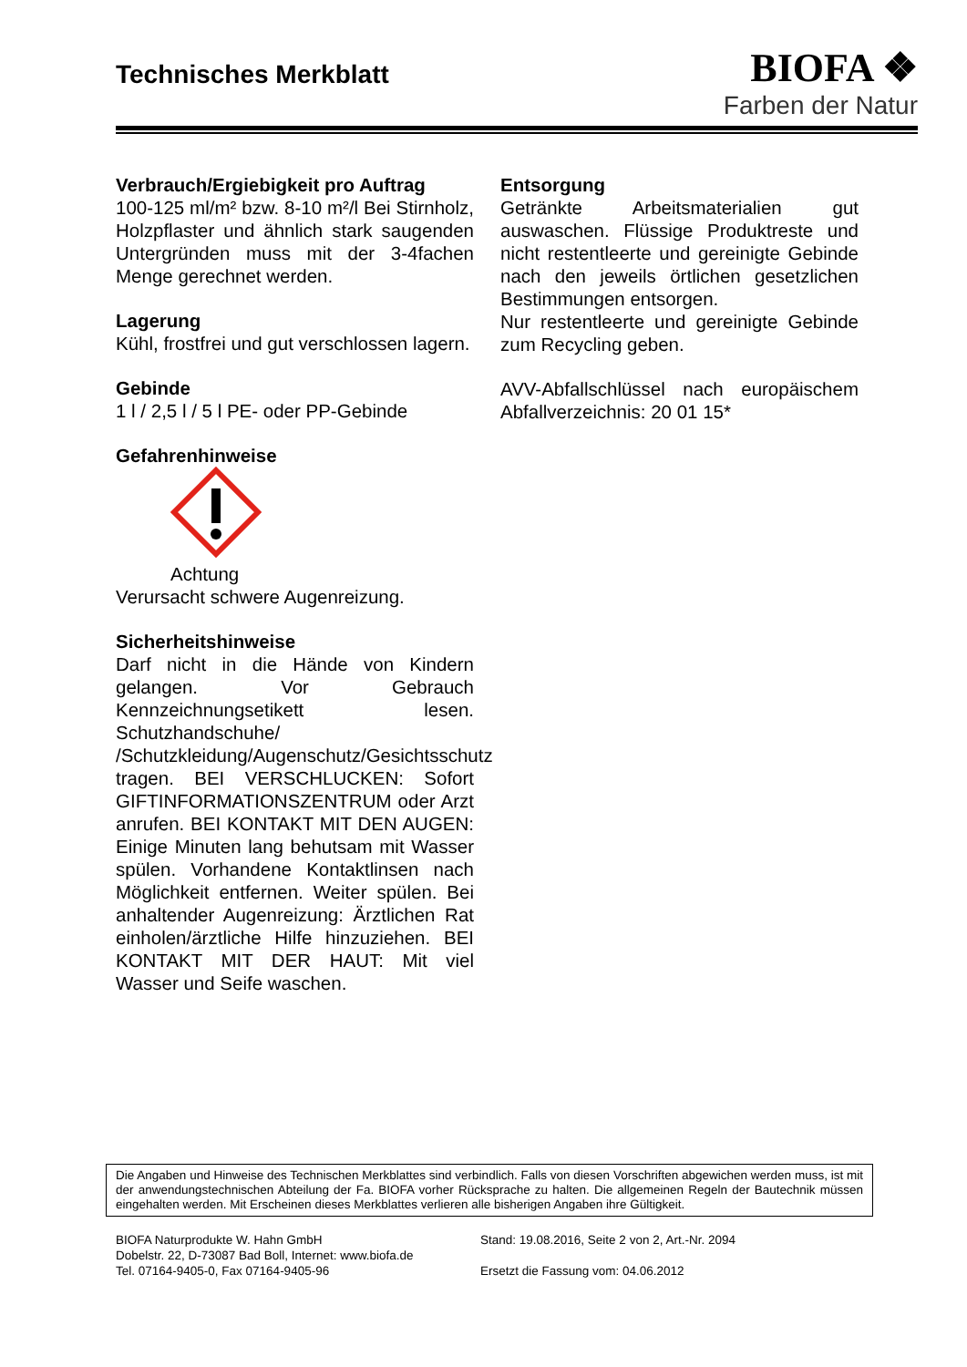Technisches Merkblatt
BIOFA ❖
Farben der Natur
Verbrauch/Ergiebigkeit pro Auftrag
100-125 ml/m² bzw. 8-10 m²/l Bei Stirnholz, Holzpflaster und ähnlich stark saugenden Untergründen muss mit der 3-4fachen Menge gerechnet werden.
Lagerung
Kühl, frostfrei und gut verschlossen lagern.
Gebinde
1 l / 2,5 l / 5 l PE- oder PP-Gebinde
Gefahrenhinweise
Achtung
Verursacht schwere Augenreizung.
Sicherheitshinweise
Darf nicht in die Hände von Kindern gelangen. Vor Gebrauch Kennzeichnungsetikett lesen. Schutzhandschuhe/ /Schutzkleidung/Augenschutz/Gesichtsschutz tragen. BEI VERSCHLUCKEN: Sofort GIFTINFORMATIONSZENTRUM oder Arzt anrufen. BEI KONTAKT MIT DEN AUGEN: Einige Minuten lang behutsam mit Wasser spülen. Vorhandene Kontaktlinsen nach Möglichkeit entfernen. Weiter spülen. Bei anhaltender Augenreizung: Ärztlichen Rat einholen/ärztliche Hilfe hinzuziehen. BEI KONTAKT MIT DER HAUT: Mit viel Wasser und Seife waschen.
Entsorgung
Getränkte Arbeitsmaterialien gut auswaschen. Flüssige Produktreste und nicht restentleerte und gereinigte Gebinde nach den jeweils örtlichen gesetzlichen Bestimmungen entsorgen.
Nur restentleerte und gereinigte Gebinde zum Recycling geben.
AVV-Abfallschlüssel nach europäischem Abfallverzeichnis: 20 01 15*
Die Angaben und Hinweise des Technischen Merkblattes sind verbindlich. Falls von diesen Vorschriften abgewichen werden muss, ist mit der anwendungstechnischen Abteilung der Fa. BIOFA vorher Rücksprache zu halten. Die allgemeinen Regeln der Bautechnik müssen eingehalten werden. Mit Erscheinen dieses Merkblattes verlieren alle bisherigen Angaben ihre Gültigkeit.
BIOFA Naturprodukte W. Hahn GmbH
Dobelstr. 22, D-73087 Bad Boll, Internet: www.biofa.de
Tel. 07164-9405-0, Fax 07164-9405-96
Stand: 19.08.2016, Seite 2 von 2, Art.-Nr. 2094
Ersetzt die Fassung vom: 04.06.2012